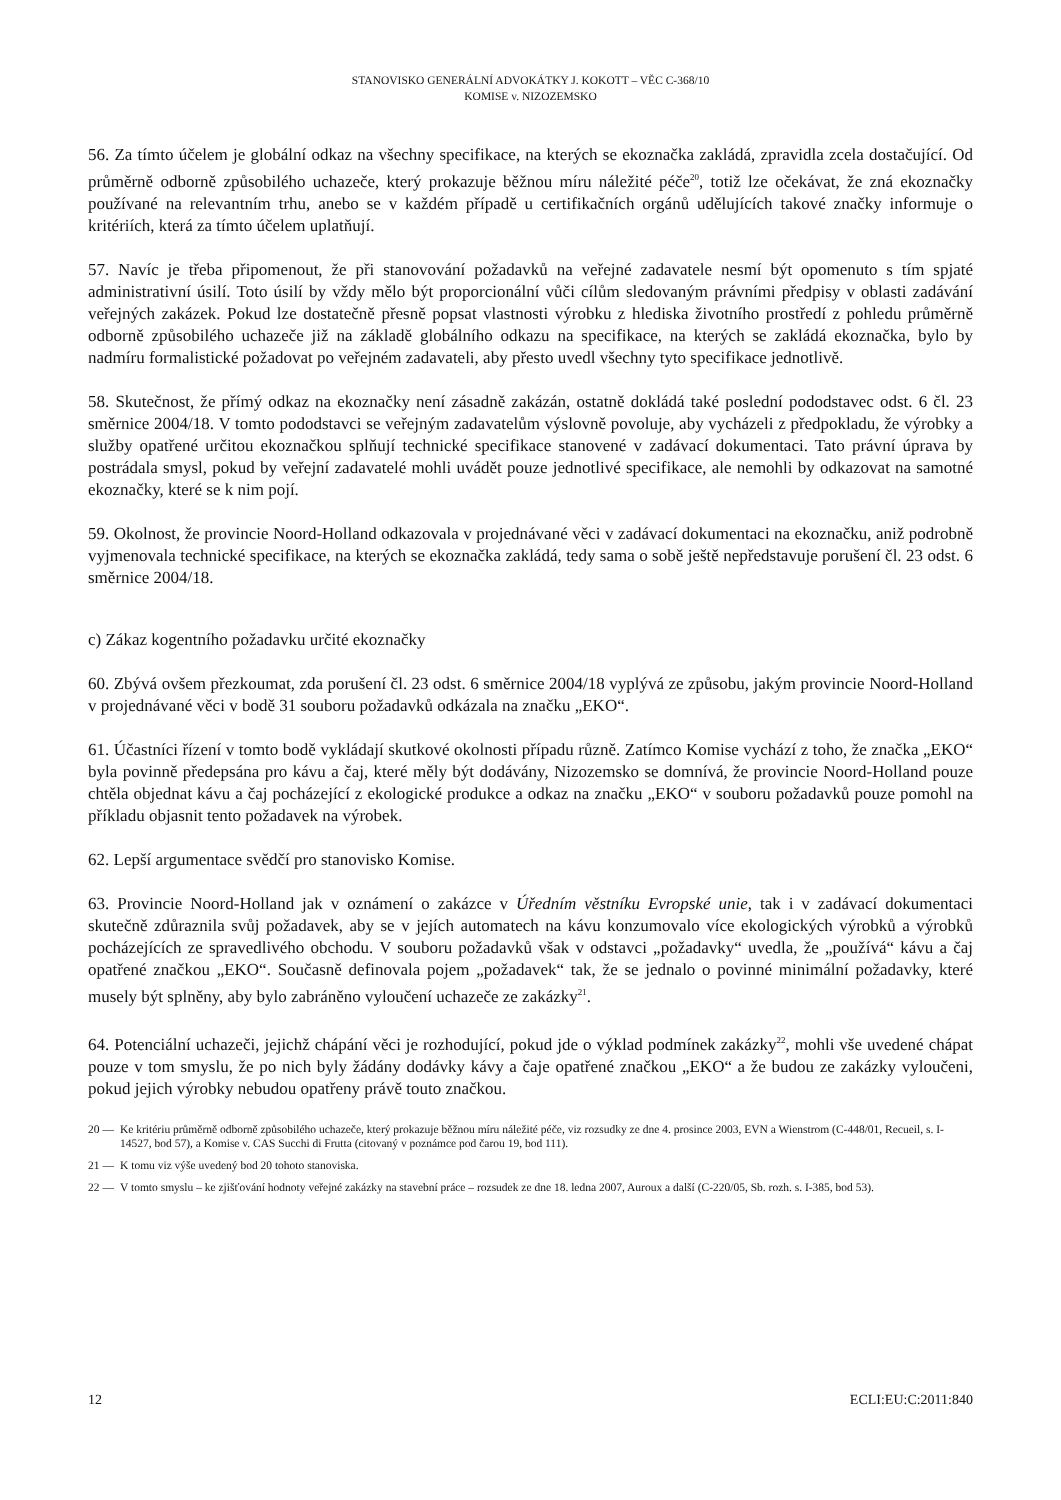STANOVISKO GENERÁLNÍ ADVOKÁTKY J. KOKOTT – VĚC C-368/10
KOMISE v. NIZOZEMSKO
56. Za tímto účelem je globální odkaz na všechny specifikace, na kterých se ekoznačka zakládá, zpravidla zcela dostačující. Od průměrně odborně způsobilého uchazeče, který prokazuje běžnou míru náležité péče<sup>20</sup>, totiž lze očekávat, že zná ekoznačky používané na relevantním trhu, anebo se v každém případě u certifikačních orgánů udělujících takové značky informuje o kritériích, která za tímto účelem uplatňují.
57. Navíc je třeba připomenout, že při stanovování požadavků na veřejné zadavatele nesmí být opomenuto s tím spjaté administrativní úsilí. Toto úsilí by vždy mělo být proporcionální vůči cílům sledovaným právními předpisy v oblasti zadávání veřejných zakázek. Pokud lze dostatečně přesně popsat vlastnosti výrobku z hlediska životního prostředí z pohledu průměrně odborně způsobilého uchazeče již na základě globálního odkazu na specifikace, na kterých se zakládá ekoznačka, bylo by nadmíru formalistické požadovat po veřejném zadavateli, aby přesto uvedl všechny tyto specifikace jednotlivě.
58. Skutečnost, že přímý odkaz na ekoznačky není zásadně zakázán, ostatně dokládá také poslední pododstavec odst. 6 čl. 23 směrnice 2004/18. V tomto pododstavci se veřejným zadavatelům výslovně povoluje, aby vycházeli z předpokladu, že výrobky a služby opatřené určitou ekoznačkou splňují technické specifikace stanovené v zadávací dokumentaci. Tato právní úprava by postrádala smysl, pokud by veřejní zadavatelé mohli uvádět pouze jednotlivé specifikace, ale nemohli by odkazovat na samotné ekoznačky, které se k nim pojí.
59. Okolnost, že provincie Noord-Holland odkazovala v projednávané věci v zadávací dokumentaci na ekoznačku, aniž podrobně vyjmenovala technické specifikace, na kterých se ekoznačka zakládá, tedy sama o sobě ještě nepředstavuje porušení čl. 23 odst. 6 směrnice 2004/18.
c) Zákaz kogentního požadavku určité ekoznačky
60. Zbývá ovšem přezkoumat, zda porušení čl. 23 odst. 6 směrnice 2004/18 vyplývá ze způsobu, jakým provincie Noord-Holland v projednávané věci v bodě 31 souboru požadavků odkázala na značku „EKO“.
61. Účastníci řízení v tomto bodě vykládají skutkové okolnosti případu různě. Zatímco Komise vychází z toho, že značka „EKO“ byla povinně předepsána pro kávu a čaj, které měly být dodávány, Nizozemsko se domnívá, že provincie Noord-Holland pouze chtěla objednat kávu a čaj pocházející z ekologické produkce a odkaz na značku „EKO“ v souboru požadavků pouze pomohl na příkladu objasnit tento požadavek na výrobek.
62. Lepší argumentace svědčí pro stanovisko Komise.
63. Provincie Noord-Holland jak v oznámení o zakázce v Úředním věstníku Evropské unie, tak i v zadávací dokumentaci skutečně zdůraznila svůj požadavek, aby se v jejích automatech na kávu konzumovalo více ekologických výrobků a výrobků pocházejících ze spravedlivého obchodu. V souboru požadavků však v odstavci „požadavky“ uvedla, že „používá“ kávu a čaj opatřené značkou „EKO“. Současně definovala pojem „požadavek“ tak, že se jednalo o povinné minimální požadavky, které musely být splněny, aby bylo zabráněno vyloučení uchazeče ze zakázky<sup>21</sup>.
64. Potenciální uchazeči, jejichž chápání věci je rozhodující, pokud jde o výklad podmínek zakázky<sup>22</sup>, mohli vše uvedené chápat pouze v tom smyslu, že po nich byly žádány dodávky kávy a čaje opatřené značkou „EKO“ a že budou ze zakázky vyloučeni, pokud jejich výrobky nebudou opatřeny právě touto značkou.
20 — Ke kritériu průměrně odborně způsobilého uchazeče, který prokazuje běžnou míru náležité péče, viz rozsudky ze dne 4. prosince 2003, EVN a Wienstrom (C-448/01, Recueil, s. I-14527, bod 57), a Komise v. CAS Succhi di Frutta (citovaný v poznámce pod čarou 19, bod 111).
21 — K tomu viz výše uvedený bod 20 tohoto stanoviska.
22 — V tomto smyslu – ke zjišťování hodnoty veřejné zakázky na stavební práce – rozsudek ze dne 18. ledna 2007, Auroux a další (C-220/05, Sb. rozh. s. I-385, bod 53).
12 ECLI:EU:C:2011:840